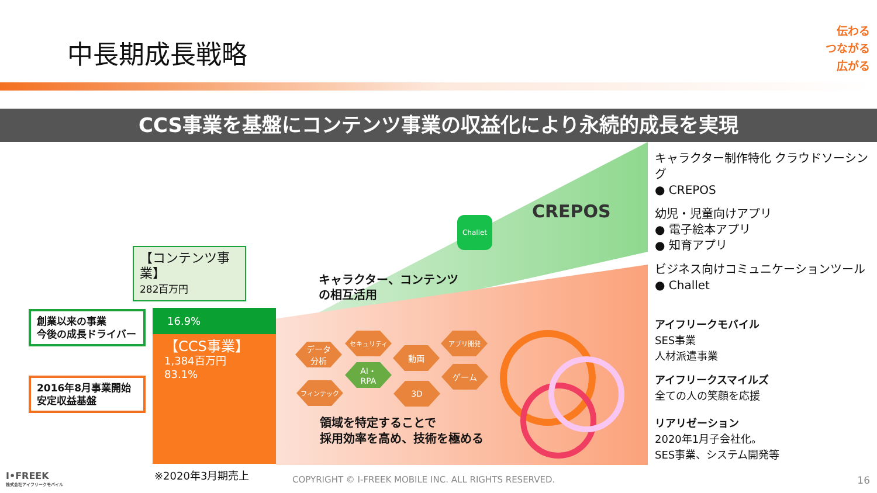中長期成長戦略
伝わる
つながる
広がる
CCS事業を基盤にコンテンツ事業の収益化により永続的成長を実現
【コンテンツ事業】
282百万円
創業以来の事業
今後の成長ドライバー
2016年8月事業開始
安定収益基盤
16.9%
【CCS事業】
1,384百万円
83.1%
※2020年3月期売上
キャラクター、コンテンツ
の相互活用
CREPOS
Challet
データ
分析
セキュリティ
動画
アプリ開発
AI・
RPA
ゲーム
フィンテック 3D
領域を特定することで
採用効率を高め、技術を極める
キャラクター制作特化 クラウドソーシング
● CREPOS
幼児・児童向けアプリ
● 電子絵本アプリ
● 知育アプリ
ビジネス向けコミュニケーションツール
● Challet
アイフリークモバイル
SES事業
人材派遣事業
アイフリークスマイルズ
全ての人の笑顔を応援
リアリゼーション
2020年1月子会社化。
SES事業、システム開発等
I•FREEK
株式会社アイフリークモバイル
COPYRIGHT © I-FREEK MOBILE INC. ALL RIGHTS RESERVED.
16